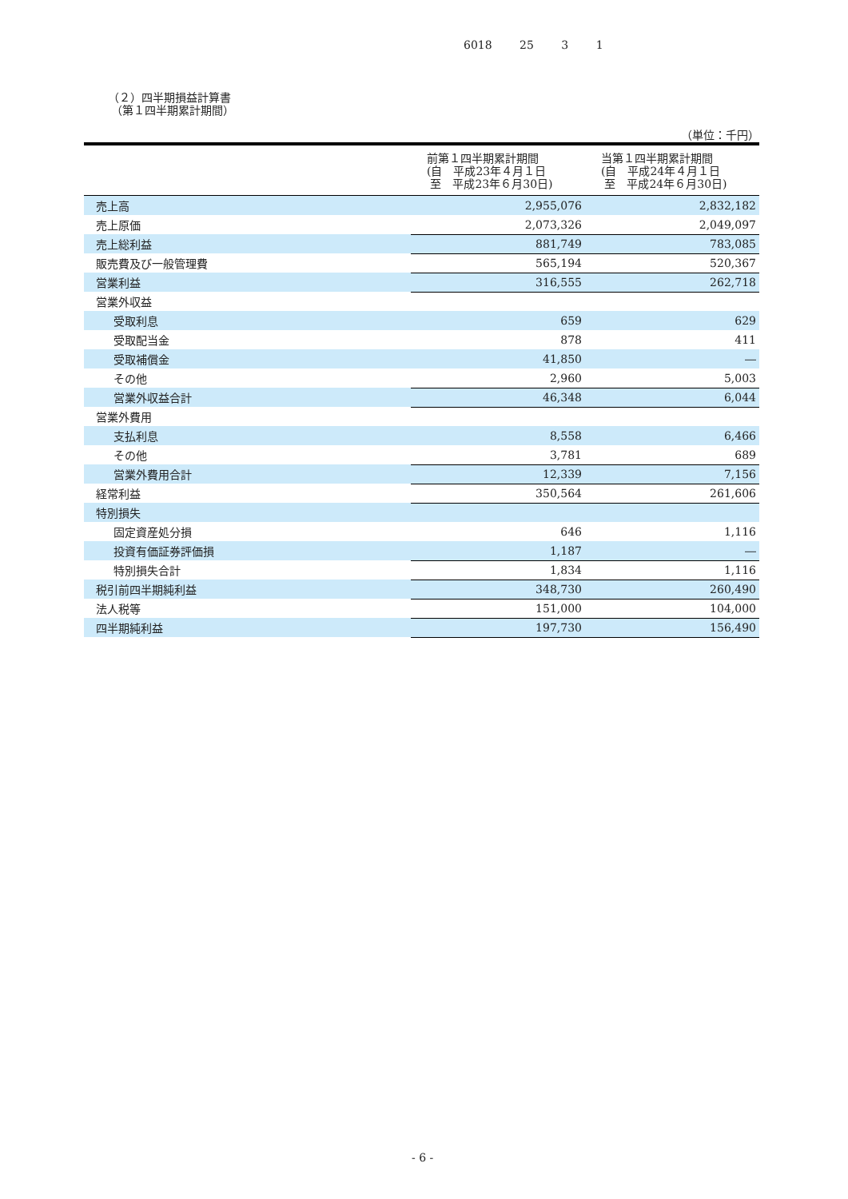6018 25 3 1
（２）四半期損益計算書
（第１四半期累計期間）
（単位：千円）
| | 前第１四半期累計期間 (自 平成23年４月１日 至 平成23年６月30日) | 当第１四半期累計期間 (自 平成24年４月１日 至 平成24年６月30日) |
| --- | --- | --- |
| 売上高 | 2,955,076 | 2,832,182 |
| 売上原価 | 2,073,326 | 2,049,097 |
| 売上総利益 | 881,749 | 783,085 |
| 販売費及び一般管理費 | 565,194 | 520,367 |
| 営業利益 | 316,555 | 262,718 |
| 営業外収益 | | |
| 受取利息 | 659 | 629 |
| 受取配当金 | 878 | 411 |
| 受取補償金 | 41,850 | ― |
| その他 | 2,960 | 5,003 |
| 営業外収益合計 | 46,348 | 6,044 |
| 営業外費用 | | |
| 支払利息 | 8,558 | 6,466 |
| その他 | 3,781 | 689 |
| 営業外費用合計 | 12,339 | 7,156 |
| 経常利益 | 350,564 | 261,606 |
| 特別損失 | | |
| 固定資産処分損 | 646 | 1,116 |
| 投資有価証券評価損 | 1,187 | ― |
| 特別損失合計 | 1,834 | 1,116 |
| 税引前四半期純利益 | 348,730 | 260,490 |
| 法人税等 | 151,000 | 104,000 |
| 四半期純利益 | 197,730 | 156,490 |
- 6 -